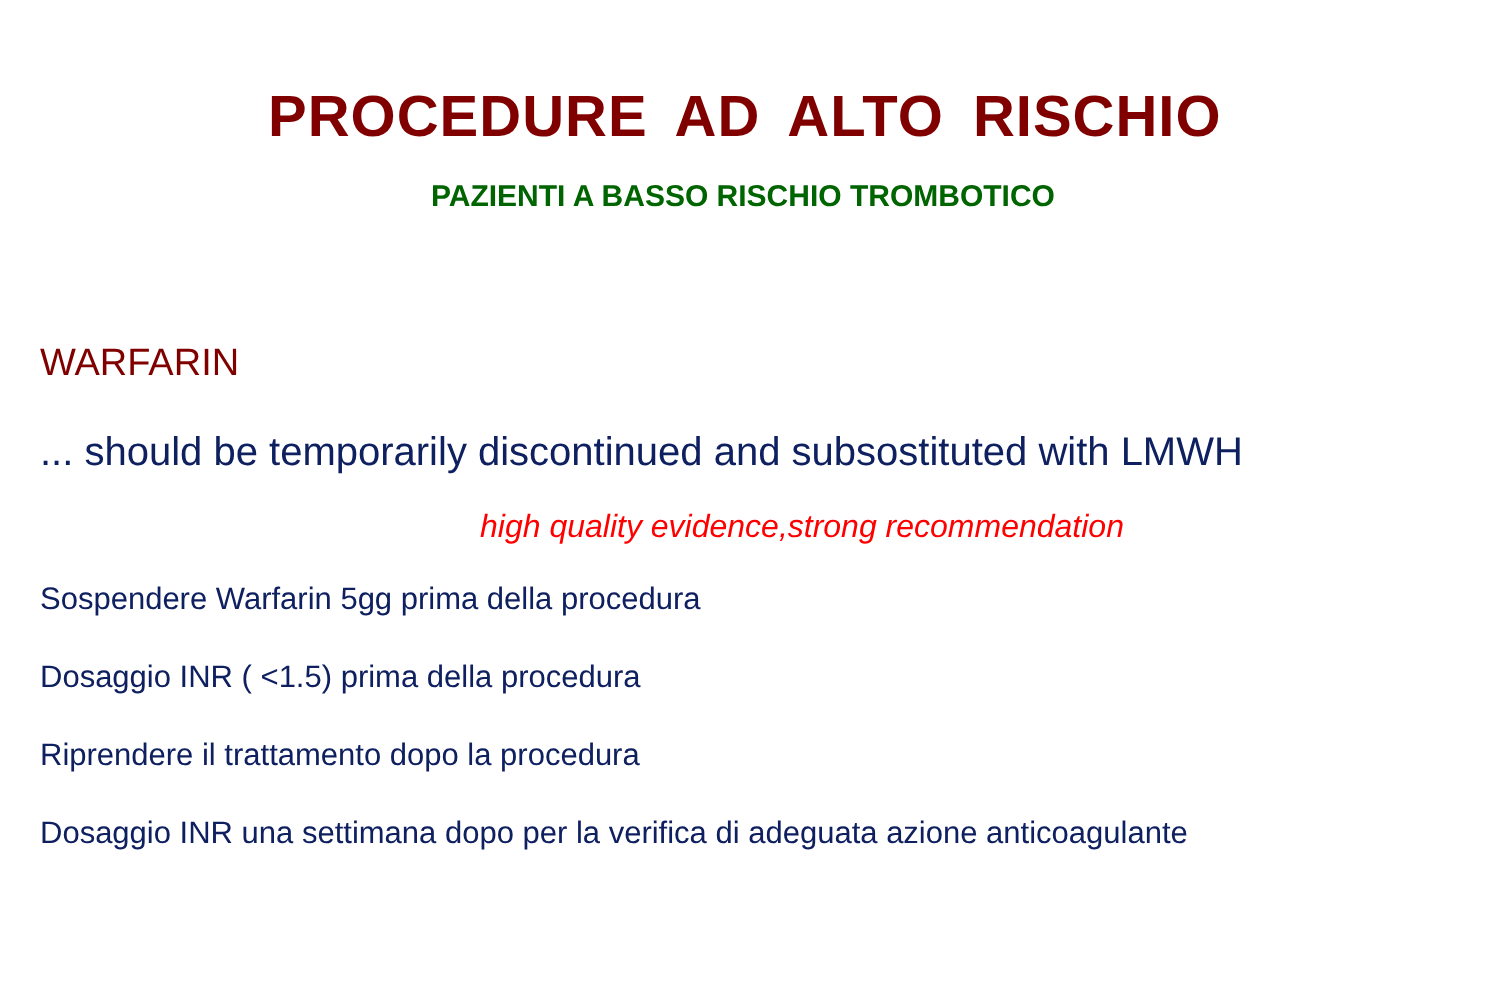PROCEDURE AD ALTO RISCHIO
PAZIENTI A BASSO RISCHIO TROMBOTICO
WARFARIN
... should be temporarily discontinued and subsostituted with LMWH
high quality evidence,strong recommendation
Sospendere Warfarin 5gg prima della procedura
Dosaggio INR ( <1.5) prima della procedura
Riprendere il trattamento dopo la procedura
Dosaggio INR una settimana dopo per la verifica di adeguata azione anticoagulante